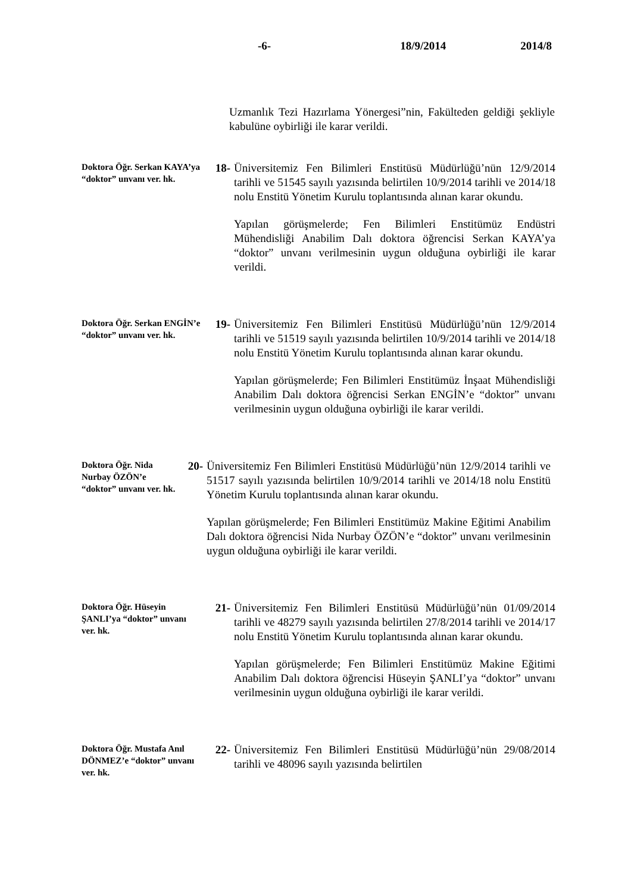-6- 18/9/2014 2014/8
Uzmanlık Tezi Hazırlama Yönergesi”nin, Fakülteden geldiği şekliyle kabulüne oybirliği ile karar verildi.
Doktora Öğr. Serkan KAYA’ya “doktor” unvanı ver. hk.
18- Üniversitemiz Fen Bilimleri Enstitüsü Müdürlüğü’nün 12/9/2014 tarihli ve 51545 sayılı yazısında belirtilen 10/9/2014 tarihli ve 2014/18 nolu Enstitü Yönetim Kurulu toplantısında alınan karar okundu.
Yapılan görüşmelerde; Fen Bilimleri Enstitümüz Endüstri Mühendisliği Anabilim Dalı doktora öğrencisi Serkan KAYA’ya “doktor” unvanı verilmesinin uygun olduğuna oybirliği ile karar verildi.
Doktora Öğr. Serkan ENGİN’e “doktor” unvanı ver. hk.
19- Üniversitemiz Fen Bilimleri Enstitüsü Müdürlüğü’nün 12/9/2014 tarihli ve 51519 sayılı yazısında belirtilen 10/9/2014 tarihli ve 2014/18 nolu Enstitü Yönetim Kurulu toplantısında alınan karar okundu.
Yapılan görüşmelerde; Fen Bilimleri Enstitümüz İnşaat Mühendisliği Anabilim Dalı doktora öğrencisi Serkan ENGİN’e “doktor” unvanı verilmesinin uygun olduğuna oybirliği ile karar verildi.
Doktora Öğr. Nida Nurbay ÖZÖN’e “doktor” unvanı ver. hk.
20- Üniversitemiz Fen Bilimleri Enstitüsü Müdürlüğü’nün 12/9/2014 tarihli ve 51517 sayılı yazısında belirtilen 10/9/2014 tarihli ve 2014/18 nolu Enstitü Yönetim Kurulu toplantısında alınan karar okundu.
Yapılan görüşmelerde; Fen Bilimleri Enstitümüz Makine Eğitimi Anabilim Dalı doktora öğrencisi Nida Nurbay ÖZÖN’e “doktor” unvanı verilmesinin uygun olduğuna oybirliği ile karar verildi.
Doktora Öğr. Hüseyin ŞANLI’ya “doktor” unvanı ver. hk.
21- Üniversitemiz Fen Bilimleri Enstitüsü Müdürlüğü’nün 01/09/2014 tarihli ve 48279 sayılı yazısında belirtilen 27/8/2014 tarihli ve 2014/17 nolu Enstitü Yönetim Kurulu toplantısında alınan karar okundu.
Yapılan görüşmelerde; Fen Bilimleri Enstitümüz Makine Eğitimi Anabilim Dalı doktora öğrencisi Hüseyin ŞANLI’ya “doktor” unvanı verilmesinin uygun olduğuna oybirliği ile karar verildi.
Doktora Öğr. Mustafa Anıl DÖNMEZ’e “doktor” unvanı ver. hk.
22- Üniversitemiz Fen Bilimleri Enstitüsü Müdürlüğü’nün 29/08/2014 tarihli ve 48096 sayılı yazısında belirtilen